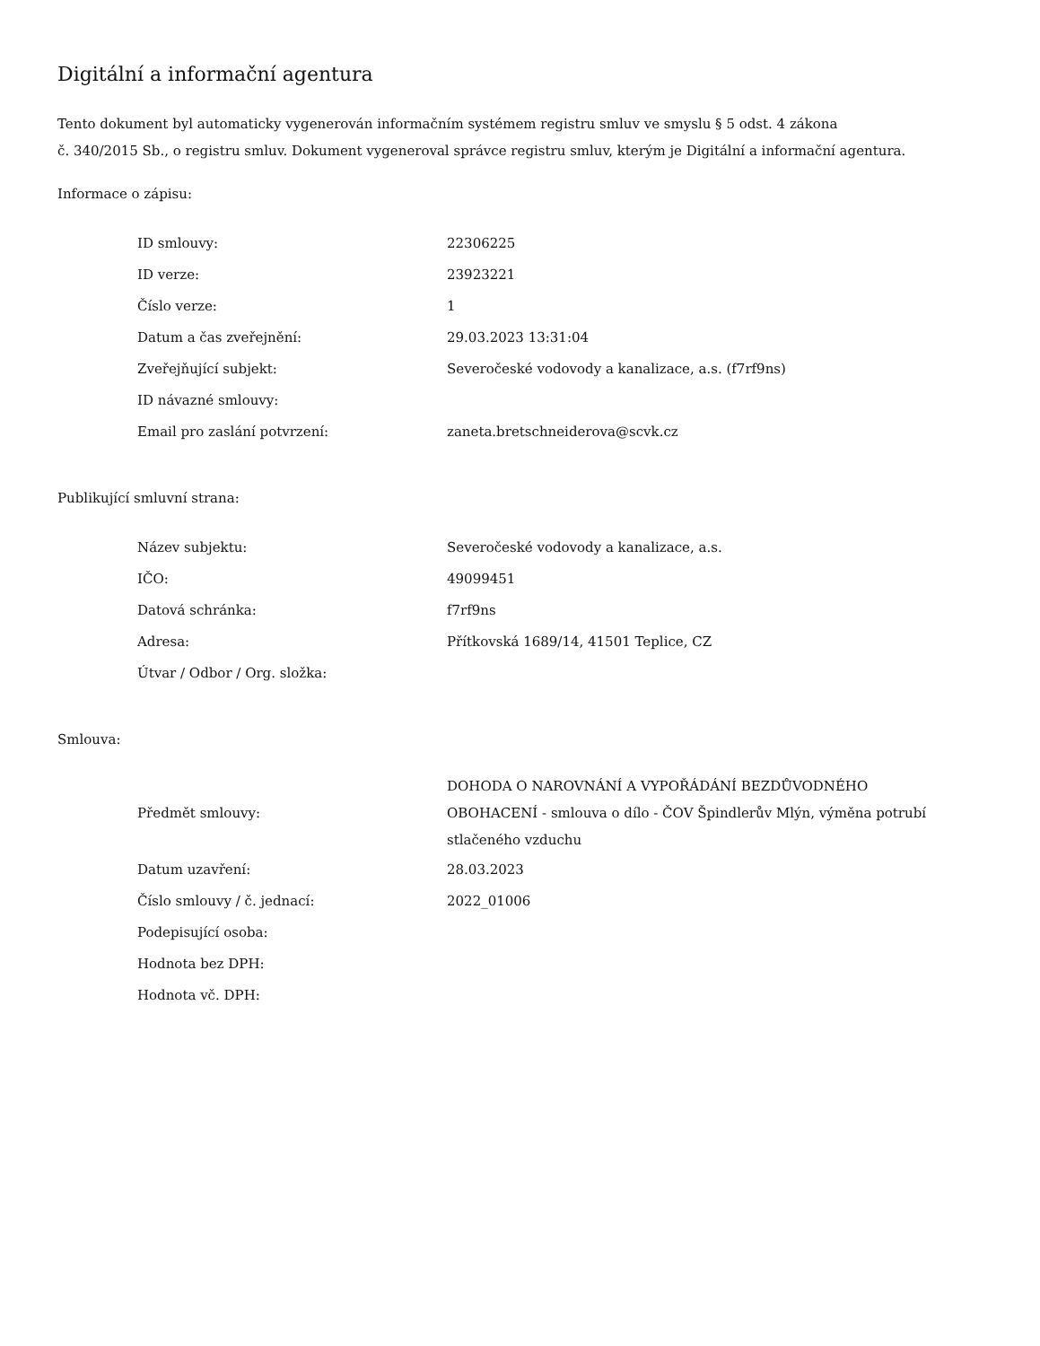Digitální a informační agentura
Tento dokument byl automaticky vygenerován informačním systémem registru smluv ve smyslu § 5 odst. 4 zákona
č. 340/2015 Sb., o registru smluv. Dokument vygeneroval správce registru smluv, kterým je Digitální a informační agentura.
Informace o zápisu:
| ID smlouvy: | 22306225 |
| ID verze: | 23923221 |
| Číslo verze: | 1 |
| Datum a čas zveřejnění: | 29.03.2023 13:31:04 |
| Zveřejňující subjekt: | Severočeské vodovody a kanalizace, a.s. (f7rf9ns) |
| ID návazné smlouvy: | |
| Email pro zaslání potvrzení: | zaneta.bretschneiderova@scvk.cz |
Publikující smluvní strana:
| Název subjektu: | Severočeské vodovody a kanalizace, a.s. |
| IČO: | 49099451 |
| Datová schránka: | f7rf9ns |
| Adresa: | Přítkovská 1689/14, 41501 Teplice, CZ |
| Útvar / Odbor / Org. složka: | |
Smlouva:
| Předmět smlouvy: | DOHODA O NAROVNÁNÍ A VYPOŘÁDÁNÍ BEZDŮVODNÉHO OBOHACENÍ - smlouva o dílo - ČOV Špindlerův Mlýn, výměna potrubí stlačeného vzduchu |
| Datum uzavření: | 28.03.2023 |
| Číslo smlouvy / č. jednací: | 2022_01006 |
| Podepisující osoba: | |
| Hodnota bez DPH: | |
| Hodnota vč. DPH: | |